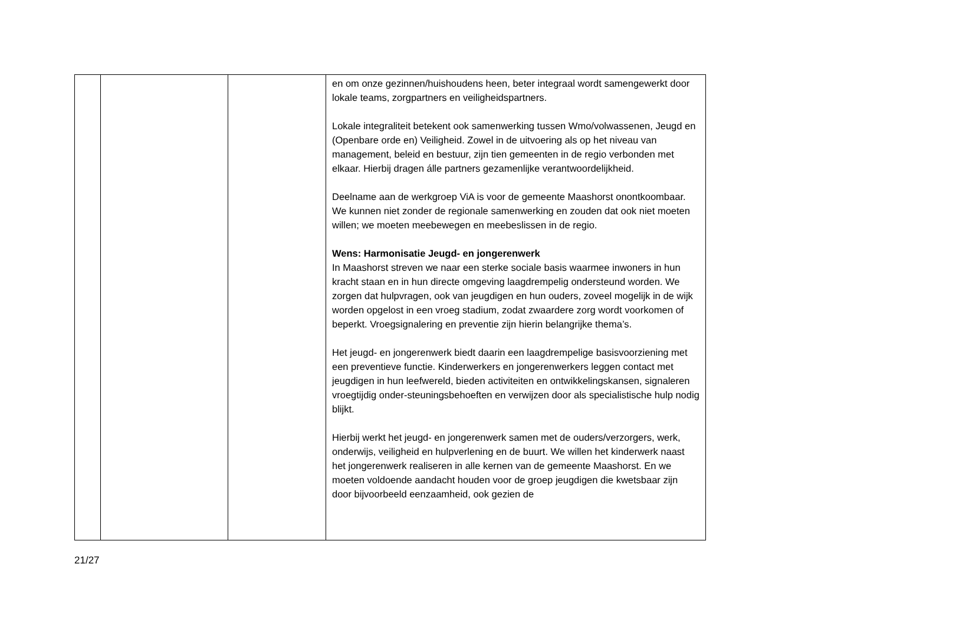| | | | en om onze gezinnen/huishoudens heen, beter integraal wordt samengewerkt door lokale teams, zorgpartners en veiligheidspartners. Lokale integraliteit betekent ook samenwerking tussen Wmo/volwassenen, Jeugd en (Openbare orde en) Veiligheid. Zowel in de uitvoering als op het niveau van management, beleid en bestuur, zijn tien gemeenten in de regio verbonden met elkaar. Hierbij dragen álle partners gezamenlijke verantwoordelijkheid. Deelname aan de werkgroep ViA is voor de gemeente Maashorst onontkoombaar. We kunnen niet zonder de regionale samenwerking en zouden dat ook niet moeten willen; we moeten meebewegen en meebeslissen in de regio. Wens: Harmonisatie Jeugd- en jongerenwerk In Maashorst streven we naar een sterke sociale basis waarmee inwoners in hun kracht staan en in hun directe omgeving laagdrempelig ondersteund worden. We zorgen dat hulpvragen, ook van jeugdigen en hun ouders, zoveel mogelijk in de wijk worden opgelost in een vroeg stadium, zodat zwaardere zorg wordt voorkomen of beperkt. Vroegsignalering en preventie zijn hierin belangrijke thema’s. Het jeugd- en jongerenwerk biedt daarin een laagdrempelige basisvoorziening met een preventieve functie. Kinderwerkers en jongerenwerkers leggen contact met jeugdigen in hun leefwereld, bieden activiteiten en ontwikkelingskansen, signaleren vroegtijdig onder-steuningsbehoeften en verwijzen door als specialistische hulp nodig blijkt. Hierbij werkt het jeugd- en jongerenwerk samen met de ouders/verzorgers, werk, onderwijs, veiligheid en hulpverlening en de buurt. We willen het kinderwerk naast het jongerenwerk realiseren in alle kernen van de gemeente Maashorst. En we moeten voldoende aandacht houden voor de groep jeugdigen die kwetsbaar zijn door bijvoorbeeld eenzaamheid, ook gezien de |
21/27